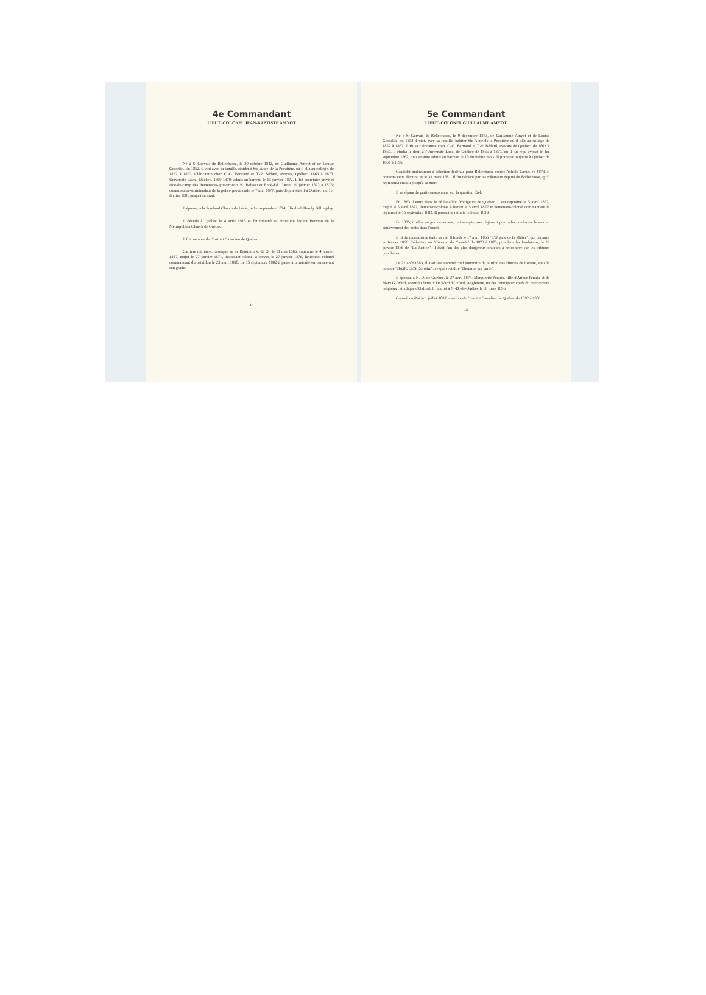4e Commandant
LIEUT.-COLONEL JEAN-BAPTISTE AMYOT
Né à St-Gervais de Bellechasse, le 30 octobre 1842, de Guillaume Amyot et de Louise Gosselin. En 1852, il vint avec sa famille, résider à Ste-Anne-de-la-Pocatière, où il alla au collège, de 1852 à 1862. Cléricature chez C.-G. Bertrand et T.-P. Bédard, avocats, Québec, 1866 à 1870. Université Laval, Québec, 1869-1870; admis au barreau le 13 janvier 1872. Il fut secrétaire privé et aide-de-camp des lieutenants-gouverneurs N. Belleau et René-Ed. Caron, 19 janvier 1872 à 1876; commissaire-surintendant de la police provinciale le 7 mai 1877, puis député-shérif à Québec, du 1er février 1881 jusqu'à sa mort.
Il épousa, à la Scotland Church de Lévis, le 1er septembre 1874, Elizabeth Hamly Billingsley.
Il décéda à Québec le 4 avril 1913 et fut inhumé au cimetière Mount Hermon de la Metropolitan Church de Québec.
Il fut membre de l'Institut Canadien de Québec.
Carrière militaire: Enseigne au 9è Bataillon V. de Q., le 11 mai 1866, capitaine le 4 janvier 1867, major le 27 janvier 1871, lieutenant-colonel à brevet, le 27 janvier 1876, lieutenant-colonel commandant du bataillon le 23 avril 1880. Le 15 septembre 1882 il passe à la retraite en conservant son grade.
— 14 —
5e Commandant
LIEUT.-COLONEL GUILLAUME AMYOT
Né à St-Gervais de Bellechasse, le 9 décembre 1843, de Guillaume Amyot et de Louise Gosselin. En 1852 il vint, avec sa famille, habiter Ste-Anne-de-la-Pocatière où il alla au collège de 1852 à 1862. Il fit sa cléricature chez C.-G. Bertrand et T.-P. Bédard, avocats de Québec, de 1863 à 1867. Il étudia le droit à l'Université Laval de Québec de 1866 à 1867, où il fut reçu avocat le 1er septembre 1867, puis ensuite admis au barreau le 10 du même mois. Il pratiqua toujours à Québec de 1867 à 1896.
Candidat malheureux à l'élection fédérale pour Bellechasse contre Achille Larue, en 1878, il contesta cette élection et le 31 mars 1881, il fut déclaré par les tribunaux député de Bellechasse, qu'il représenta ensuite jusqu'à sa mort.
Il se sépara du parti conservateur sur la question Riel.
En 1863 il entre dans le 9è bataillon Voltigeurs de Québec. Il est capitaine le 5 avril 1867, major le 5 avril 1872, lieutenant-colonel à brevet le 5 avril 1877 et lieutenant-colonel commandant le régiment le 15 septembre 1882. Il passa à la retraite le 5 mai 1893.
En 1885, il offre au gouvernement, qui accepte, son régiment pour aller combattre le second soulèvement des métis dans l'ouest.
Il fit du journalisme toute sa vie. Il fonda le 17 avril 1865 "L'Organe de la Milice", qui disparut en février 1866. Rédacteur au "Courrier du Canada" de 1873 à 1875; puis l'un des fondateurs, le 29 janvier 1886 de "La Justice". Il était l'un des plus dangereux orateurs à rencontrer sur les tribunes populaires.
Le 22 août 1883, il avait été nommé chef honoraire de la tribu des Hurons de Lorette, sous le nom de "BABOUEN Dorolim", ce qui veut dire "l'homme qui parle".
Il épousa, à N.-D.-de-Québec, le 27 avril 1874, Marguerite Pennée, fille d'Arthur Pennée et de Mary G. Ward, soeur du fameux Dr Ward d'Oxford, Angleterre, un des principaux chefs du mouvement religieux catholique d'Oxford. Il mourut à N.-D.-de-Québec le 30 mars 1896.
Conseil du Roi le 1 juillet 1887; membre de l'Institut Canadien de Québec de 1882 à 1886.
— 15 —